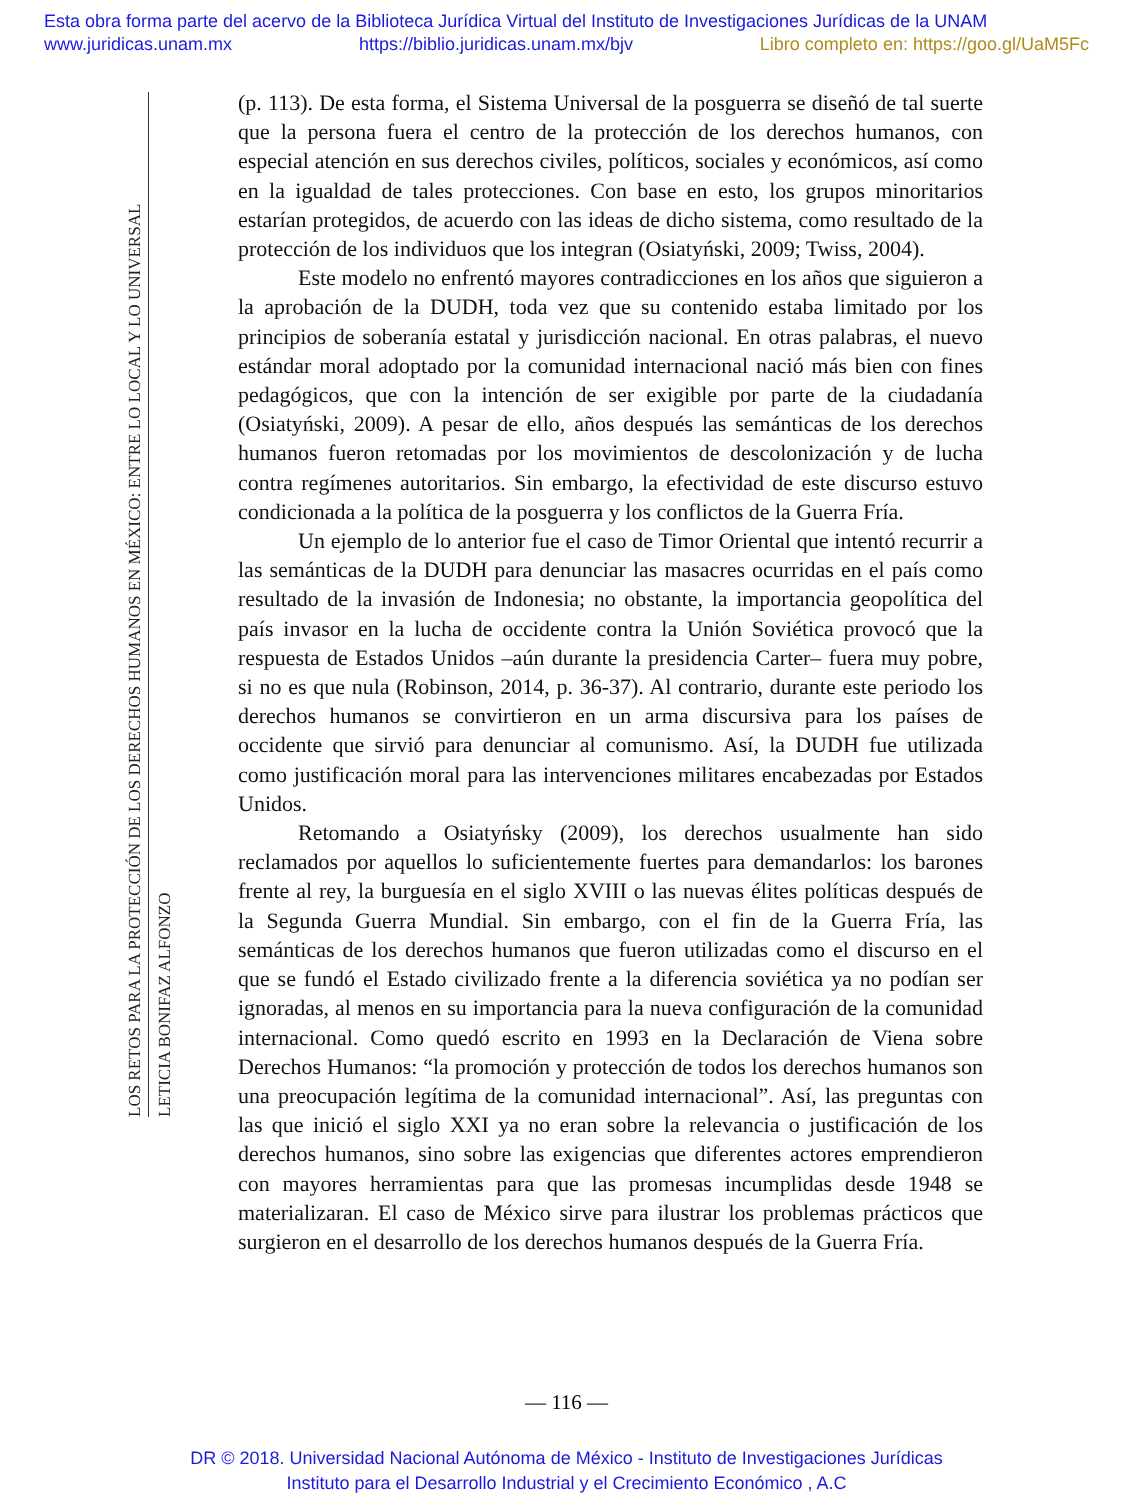Esta obra forma parte del acervo de la Biblioteca Jurídica Virtual del Instituto de Investigaciones Jurídicas de la UNAM
www.juridicas.unam.mx https://biblio.juridicas.unam.mx/bjv Libro completo en: https://goo.gl/UaM5Fc
LOS RETOS PARA LA PROTECCIÓN DE LOS DERECHOS HUMANOS EN MÉXICO: ENTRE LO LOCAL Y LO UNIVERSAL
LETICIA BONIFAZ ALFONZO
(p. 113). De esta forma, el Sistema Universal de la posguerra se diseñó de tal suerte que la persona fuera el centro de la protección de los derechos humanos, con especial atención en sus derechos civiles, políticos, sociales y económicos, así como en la igualdad de tales protecciones. Con base en esto, los grupos minoritarios estarían protegidos, de acuerdo con las ideas de dicho sistema, como resultado de la protección de los individuos que los integran (Osiatyński, 2009; Twiss, 2004).
Este modelo no enfrentó mayores contradicciones en los años que siguieron a la aprobación de la DUDH, toda vez que su contenido estaba limitado por los principios de soberanía estatal y jurisdicción nacional. En otras palabras, el nuevo estándar moral adoptado por la comunidad internacional nació más bien con fines pedagógicos, que con la intención de ser exigible por parte de la ciudadanía (Osiatyński, 2009). A pesar de ello, años después las semánticas de los derechos humanos fueron retomadas por los movimientos de descolonización y de lucha contra regímenes autoritarios. Sin embargo, la efectividad de este discurso estuvo condicionada a la política de la posguerra y los conflictos de la Guerra Fría.
Un ejemplo de lo anterior fue el caso de Timor Oriental que intentó recurrir a las semánticas de la DUDH para denunciar las masacres ocurridas en el país como resultado de la invasión de Indonesia; no obstante, la importancia geopolítica del país invasor en la lucha de occidente contra la Unión Soviética provocó que la respuesta de Estados Unidos –aún durante la presidencia Carter– fuera muy pobre, si no es que nula (Robinson, 2014, p. 36-37). Al contrario, durante este periodo los derechos humanos se convirtieron en un arma discursiva para los países de occidente que sirvió para denunciar al comunismo. Así, la DUDH fue utilizada como justificación moral para las intervenciones militares encabezadas por Estados Unidos.
Retomando a Osiatyńsky (2009), los derechos usualmente han sido reclamados por aquellos lo suficientemente fuertes para demandarlos: los barones frente al rey, la burguesía en el siglo XVIII o las nuevas élites políticas después de la Segunda Guerra Mundial. Sin embargo, con el fin de la Guerra Fría, las semánticas de los derechos humanos que fueron utilizadas como el discurso en el que se fundó el Estado civilizado frente a la diferencia soviética ya no podían ser ignoradas, al menos en su importancia para la nueva configuración de la comunidad internacional. Como quedó escrito en 1993 en la Declaración de Viena sobre Derechos Humanos: “la promoción y protección de todos los derechos humanos son una preocupación legítima de la comunidad internacional”. Así, las preguntas con las que inició el siglo XXI ya no eran sobre la relevancia o justificación de los derechos humanos, sino sobre las exigencias que diferentes actores emprendieron con mayores herramientas para que las promesas incumplidas desde 1948 se materializaran. El caso de México sirve para ilustrar los problemas prácticos que surgieron en el desarrollo de los derechos humanos después de la Guerra Fría.
— 116 —
DR © 2018. Universidad Nacional Autónoma de México - Instituto de Investigaciones Jurídicas
Instituto para el Desarrollo Industrial y el Crecimiento Económico , A.C